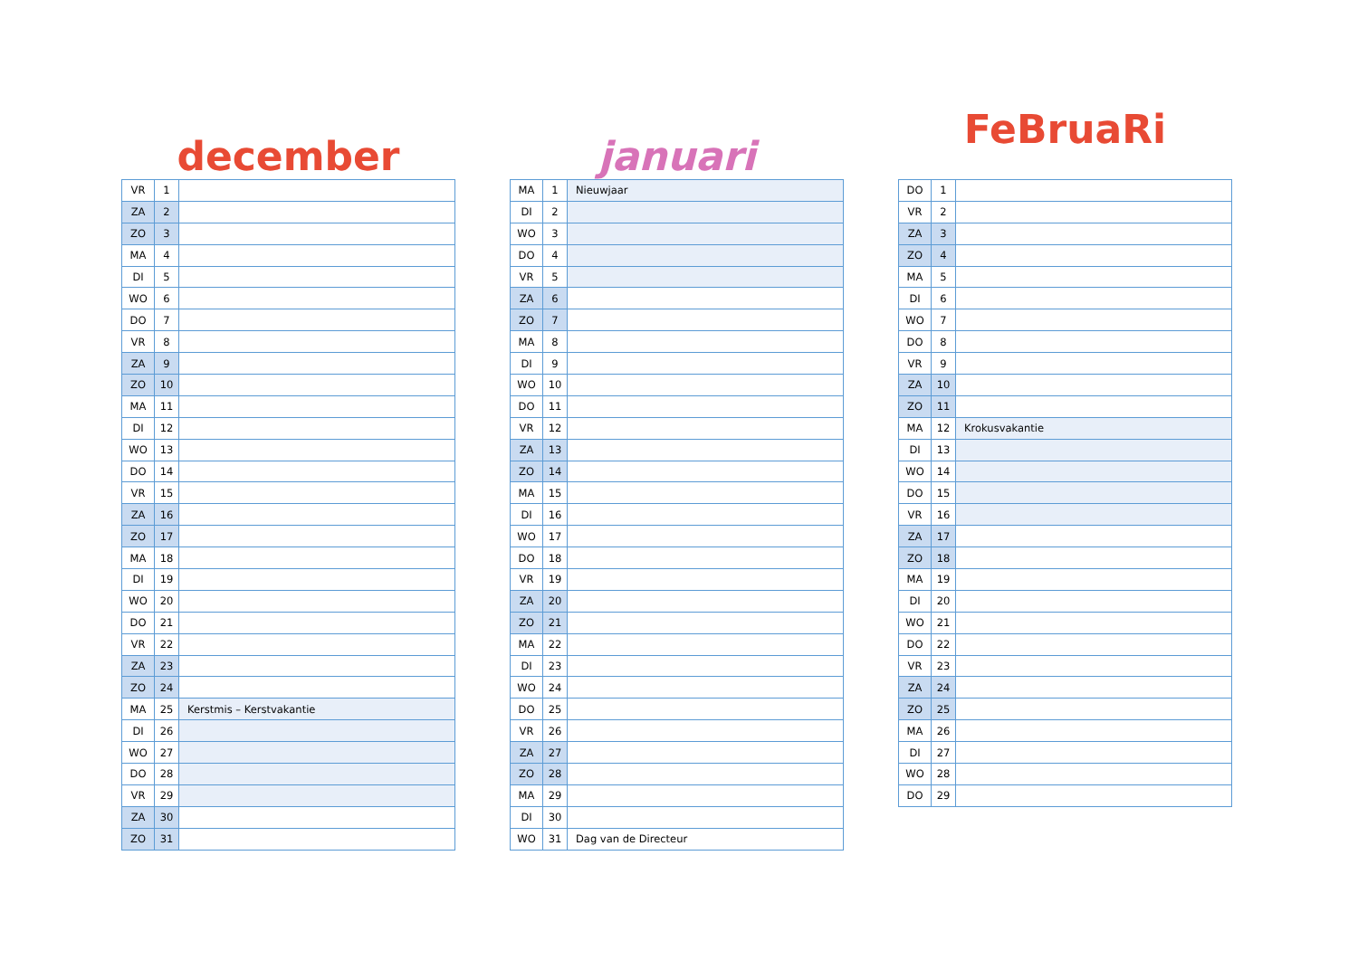december
| VR | 1 | |
| ZA | 2 | |
| ZO | 3 | |
| MA | 4 | |
| DI | 5 | |
| WO | 6 | |
| DO | 7 | |
| VR | 8 | |
| ZA | 9 | |
| ZO | 10 | |
| MA | 11 | |
| DI | 12 | |
| WO | 13 | |
| DO | 14 | |
| VR | 15 | |
| ZA | 16 | |
| ZO | 17 | |
| MA | 18 | |
| DI | 19 | |
| WO | 20 | |
| DO | 21 | |
| VR | 22 | |
| ZA | 23 | |
| ZO | 24 | |
| MA | 25 | Kerstmis – Kerstvakantie |
| DI | 26 | |
| WO | 27 | |
| DO | 28 | |
| VR | 29 | |
| ZA | 30 | |
| ZO | 31 | |
januari
| MA | 1 | Nieuwjaar |
| DI | 2 | |
| WO | 3 | |
| DO | 4 | |
| VR | 5 | |
| ZA | 6 | |
| ZO | 7 | |
| MA | 8 | |
| DI | 9 | |
| WO | 10 | |
| DO | 11 | |
| VR | 12 | |
| ZA | 13 | |
| ZO | 14 | |
| MA | 15 | |
| DI | 16 | |
| WO | 17 | |
| DO | 18 | |
| VR | 19 | |
| ZA | 20 | |
| ZO | 21 | |
| MA | 22 | |
| DI | 23 | |
| WO | 24 | |
| DO | 25 | |
| VR | 26 | |
| ZA | 27 | |
| ZO | 28 | |
| MA | 29 | |
| DI | 30 | |
| WO | 31 | Dag van de Directeur |
FeBruaRi
| DO | 1 | |
| VR | 2 | |
| ZA | 3 | |
| ZO | 4 | |
| MA | 5 | |
| DI | 6 | |
| WO | 7 | |
| DO | 8 | |
| VR | 9 | |
| ZA | 10 | |
| ZO | 11 | |
| MA | 12 | Krokusvakantie |
| DI | 13 | |
| WO | 14 | |
| DO | 15 | |
| VR | 16 | |
| ZA | 17 | |
| ZO | 18 | |
| MA | 19 | |
| DI | 20 | |
| WO | 21 | |
| DO | 22 | |
| VR | 23 | |
| ZA | 24 | |
| ZO | 25 | |
| MA | 26 | |
| DI | 27 | |
| WO | 28 | |
| DO | 29 | |